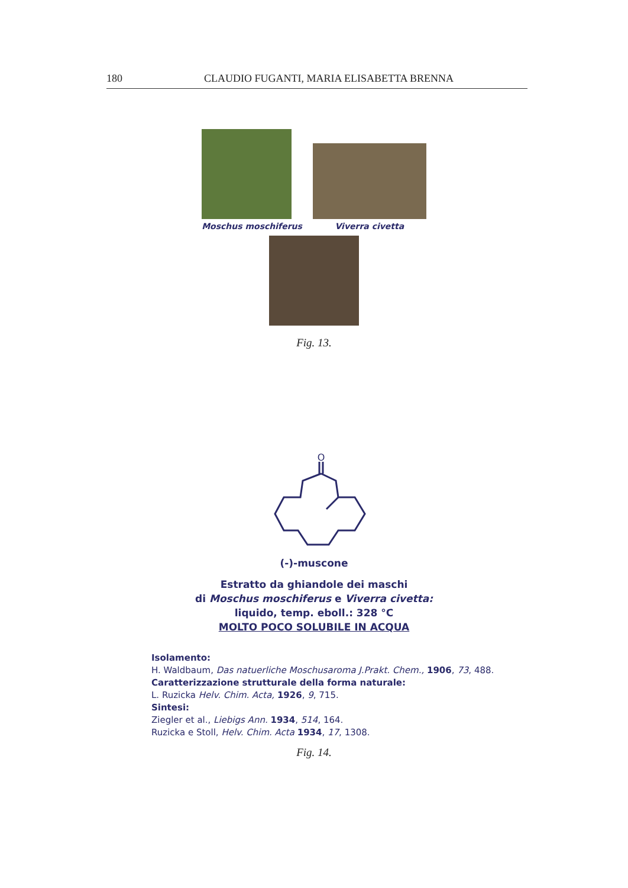180 CLAUDIO FUGANTI, MARIA ELISABETTA BRENNA
Moschus moschiferus Viverra civetta
Fig. 13.
O
(-)-muscone
Estratto da ghiandole dei maschi
di Moschus moschiferus e Viverra civetta:
liquido, temp. eboll.: 328 °C
MOLTO POCO SOLUBILE IN ACQUA
Isolamento:
H. Waldbaum, Das natuerliche Moschusaroma J.Prakt. Chem., 1906, 73, 488.
Caratterizzazione strutturale della forma naturale:
L. Ruzicka Helv. Chim. Acta, 1926, 9, 715.
Sintesi:
Ziegler et al., Liebigs Ann. 1934, 514, 164.
Ruzicka e Stoll, Helv. Chim. Acta 1934, 17, 1308.
Fig. 14.